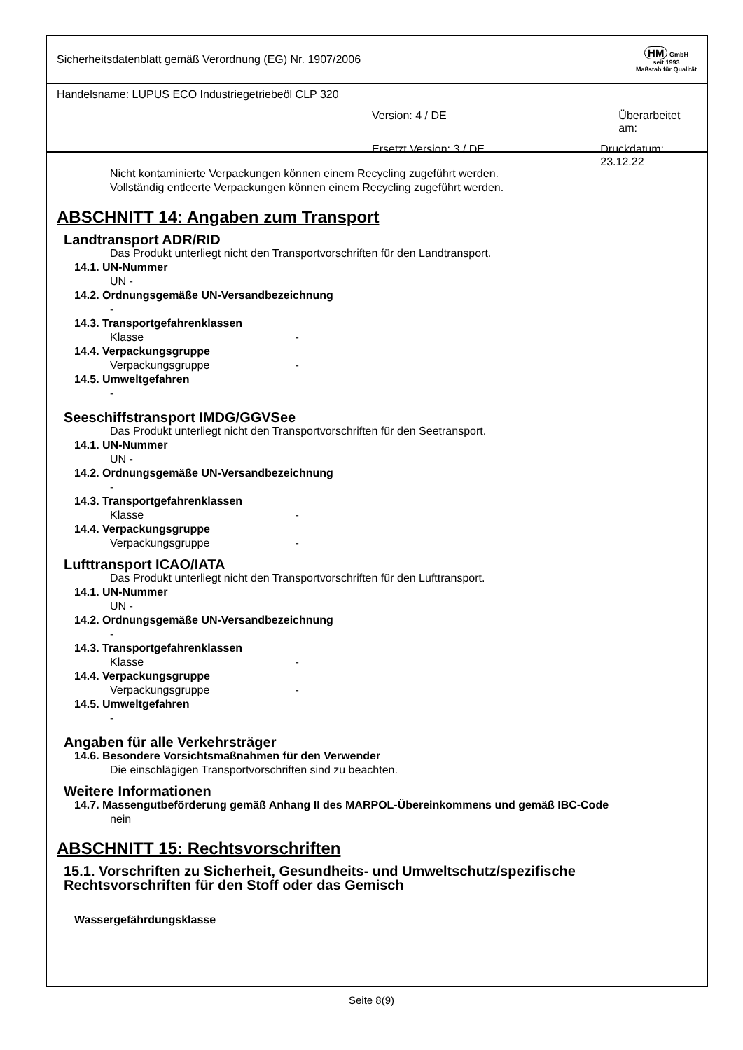Sicherheitsdatenblatt gemäß Verordnung (EG) Nr. 1907/2006
HM GmbH
seit 1993
Maßstab für Qualität
Handelsname: LUPUS ECO Industriegetriebeöl CLP 320
Version: 4 / DE Überarbeitet am:
Ersetzt Version: 3 / DE Druckdatum: 23.12.22
Nicht kontaminierte Verpackungen können einem Recycling zugeführt werden.
Vollständig entleerte Verpackungen können einem Recycling zugeführt werden.
ABSCHNITT 14: Angaben zum Transport
Landtransport ADR/RID
Das Produkt unterliegt nicht den Transportvorschriften für den Landtransport.
14.1. UN-Nummer
UN -
14.2. Ordnungsgemäße UN-Versandbezeichnung
-
14.3. Transportgefahrenklassen
Klasse -
14.4. Verpackungsgruppe
Verpackungsgruppe -
14.5. Umweltgefahren
-
Seeschiffstransport IMDG/GGVSee
Das Produkt unterliegt nicht den Transportvorschriften für den Seetransport.
14.1. UN-Nummer
UN -
14.2. Ordnungsgemäße UN-Versandbezeichnung
-
14.3. Transportgefahrenklassen
Klasse -
14.4. Verpackungsgruppe
Verpackungsgruppe -
Lufttransport ICAO/IATA
Das Produkt unterliegt nicht den Transportvorschriften für den Lufttransport.
14.1. UN-Nummer
UN -
14.2. Ordnungsgemäße UN-Versandbezeichnung
-
14.3. Transportgefahrenklassen
Klasse -
14.4. Verpackungsgruppe
Verpackungsgruppe -
14.5. Umweltgefahren
-
Angaben für alle Verkehrsträger
14.6. Besondere Vorsichtsmaßnahmen für den Verwender
Die einschlägigen Transportvorschriften sind zu beachten.
Weitere Informationen
14.7. Massengutbeförderung gemäß Anhang II des MARPOL-Übereinkommens und gemäß IBC-Code
nein
ABSCHNITT 15: Rechtsvorschriften
15.1. Vorschriften zu Sicherheit, Gesundheits- und Umweltschutz/spezifische Rechtsvorschriften für den Stoff oder das Gemisch
Wassergefährdungsklasse
Seite 8(9)